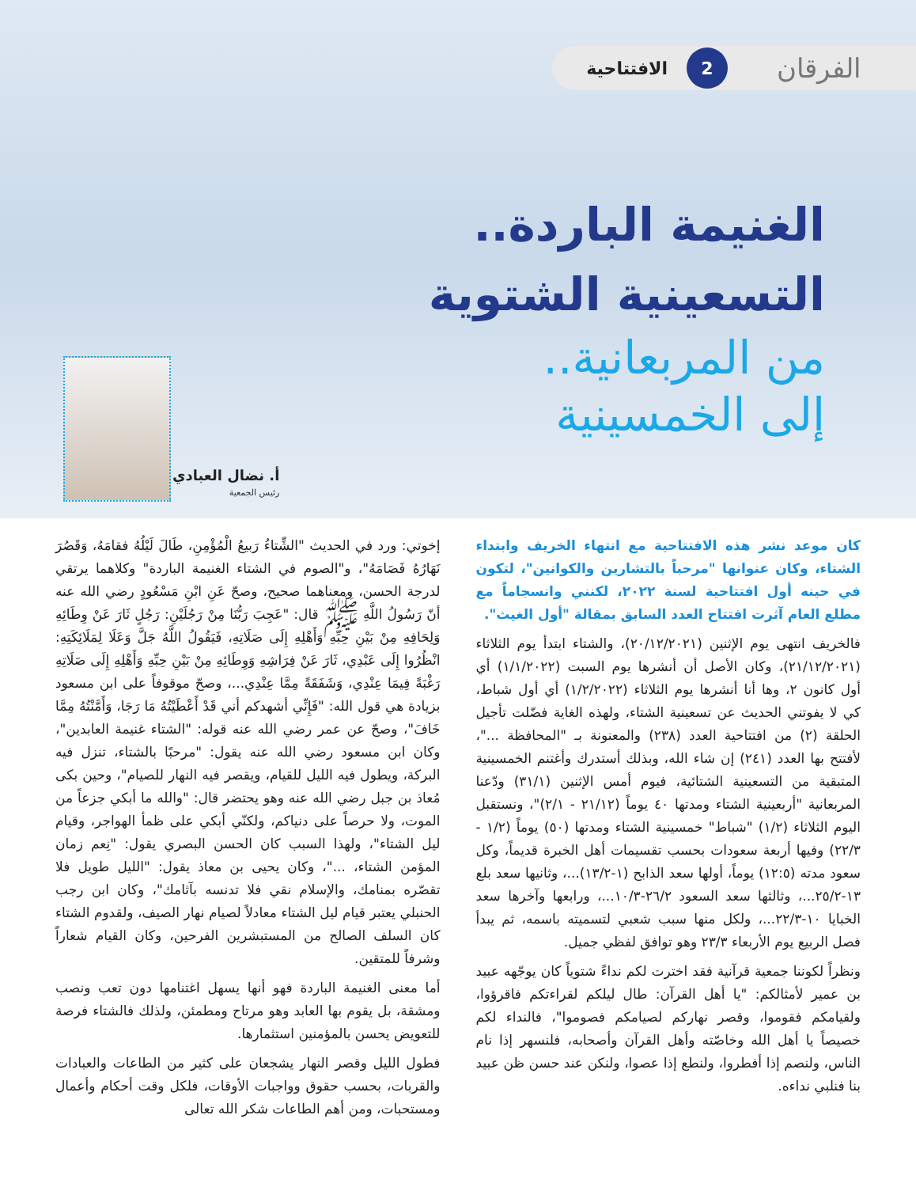الفرقان
2
الافتتاحية
الغنيمة الباردة..
التسعينية الشتوية
من المربعانية..
إلى الخمسينية
أ. نضال العبادي
رئيس الجمعية
كان موعد نشر هذه الافتتاحية مع انتهاء الخريف وابتداء الشتاء، وكان عنوانها "مرحباً بالتشارين والكوانين"، لتكون في حينه أول افتتاحية لسنة ٢٠٢٢، لكنني وانسجاماً مع مطلع العام آثرت افتتاح العدد السابق بمقالة "أول الغيث".
فالخريف انتهى يوم الإثنين (٢٠/١٢/٢٠٢١)، والشتاء ابتدأ يوم الثلاثاء (٢١/١٢/٢٠٢١)، وكان الأصل أن أنشرها يوم السبت (١/١/٢٠٢٢) أي أول كانون ٢، وها أنا أنشرها يوم الثلاثاء (١/٢/٢٠٢٢) أي أول شباط، كي لا يفوتني الحديث عن تسعينية الشتاء، ولهذه الغاية فضّلت تأجيل الحلقة (٢) من افتتاحية العدد (٢٣٨) والمعنونة بـ "المحافظة ..."، لأفتتح بها العدد (٢٤١) إن شاء الله، وبذلك أستدرك وأغتنم الخمسينية المتبقية من التسعينية الشتائية، فيوم أمس الإثنين (٣١/١) ودّعنا المربعانية "أربعينية الشتاء ومدتها ٤٠ يوماً (٢١/١٢ - ٢/١)"، ونستقبل اليوم الثلاثاء (١/٢) "شباط" خمسينية الشتاء ومدتها (٥٠) يوماً (١/٢ - ٢٢/٣) وفيها أربعة سعودات بحسب تقسيمات أهل الخبرة قديماً، وكل سعود مدته (١٢:٥) يوماً، أولها سعد الذابح (١-١٣/٢)...، وثانيها سعد بلع ١٣-٢٥/٢...، وثالثها سعد السعود ٢٦/٢-١٠/٣...، ورابعها وآخرها سعد الخبايا ١٠-٢٢/٣...، ولكل منها سبب شعبي لتسميته باسمه، ثم يبدأ فصل الربيع يوم الأربعاء ٢٣/٣ وهو توافق لفظي جميل.
ونظراً لكوننا جمعية قرآنية فقد اخترت لكم نداءً شتوياً كان يوجّهه عبيد بن عمير لأمثالكم: "يا أهل القرآن: طال ليلكم لقراءتكم فاقرؤوا، ولقيامكم فقوموا، وقصر نهاركم لصيامكم فصوموا"، فالنداء لكم خصيصاً يا أهل الله وخاصّته وأهل القرآن وأصحابه، فلنسهر إذا نام الناس، ولنصم إذا أفطروا، ولنطع إذا عصوا، ولنكن عند حسن ظن عبيد بنا فنلبي نداءه.
إخوتي: ورد في الحديث "الشِّتاءُ رَبيعُ الْمُؤْمِنِ، طَالَ لَيْلُهُ فقامَهُ، وَقَصُرَ نَهَارُهُ فَصَامَهُ"، و"الصوم في الشتاء الغنيمة الباردة" وكلاهما يرتقي لدرجة الحسن، ومعناهما صحيح، وصحّ عَنِ ابْنِ مَسْعُودٍ رضي الله عنه أنّ رَسُولُ اللَّهِ ﷺ قال: "عَجِبَ رَبُّنَا مِنْ رَجُلَيْنِ: رَجُلٍ ثَارَ عَنْ وِطَائِهِ وَلِحَافِهِ مِنْ بَيْنِ حِبِّهِ وَأَهْلِهِ إِلَى صَلَاتِهِ، فَيَقُولُ اللَّهُ جَلَّ وَعَلَا لِمَلَائِكَتِهِ: انْظُرُوا إِلَى عَبْدِي، ثَارَ عَنْ فِرَاشِهِ وَوِطَائِهِ مِنْ بَيْنِ حِبِّهِ وَأَهْلِهِ إِلَى صَلَاتِهِ رَغْبَةً فِيمَا عِنْدِي، وَشَفَقَةً مِمَّا عِنْدِي...، وصحّ موقوفاً على ابن مسعود بزيادة هي قول الله: "فَإِنِّي أشهدكم أني قَدْ أَعْطَيْتُهُ مَا رَجَا، وَأَمَّنْتُهُ مِمَّا خَافَ"، وصحّ عن عمر رضي الله عنه قوله: "الشتاء غنيمة العابدين"، وكان ابن مسعود رضي الله عنه يقول: "مرحبًا بالشتاء، تنزل فيه البركة، ويطول فيه الليل للقيام، ويقصر فيه النهار للصيام"، وحين بكى مُعاذ بن جبل رضي الله عنه وهو يحتضر قال: "والله ما أبكي جزعاً من الموت، ولا حرصاً على دنياكم، ولكنّي أبكي على ظمأ الهواجر، وقيام ليل الشتاء"، ولهذا السبب كان الحسن البصري يقول: "نِعم زمان المؤمن الشتاء، ..."، وكان يحيى بن معاذ يقول: "الليل طويل فلا تقصّره بمنامك، والإسلام نقي فلا تدنسه بآثامك"، وكان ابن رجب الحنبلي يعتبر قيام ليل الشتاء معادلاً لصيام نهار الصيف، ولقدوم الشتاء كان السلف الصالح من المستبشرين الفرحين، وكان القيام شعاراً وشرفاً للمتقين.
أما معنى الغنيمة الباردة فهو أنها يسهل اغتنامها دون تعب ونصب ومشقة، بل يقوم بها العابد وهو مرتاح ومطمئن، ولذلك فالشتاء فرصة للتعويض يحسن بالمؤمنين استثمارها.
فطول الليل وقصر النهار يشجعان على كثير من الطاعات والعبادات والقربات، بحسب حقوق وواجبات الأوقات، فلكل وقت أحكام وأعمال ومستحبات، ومن أهم الطاعات شكر الله تعالى